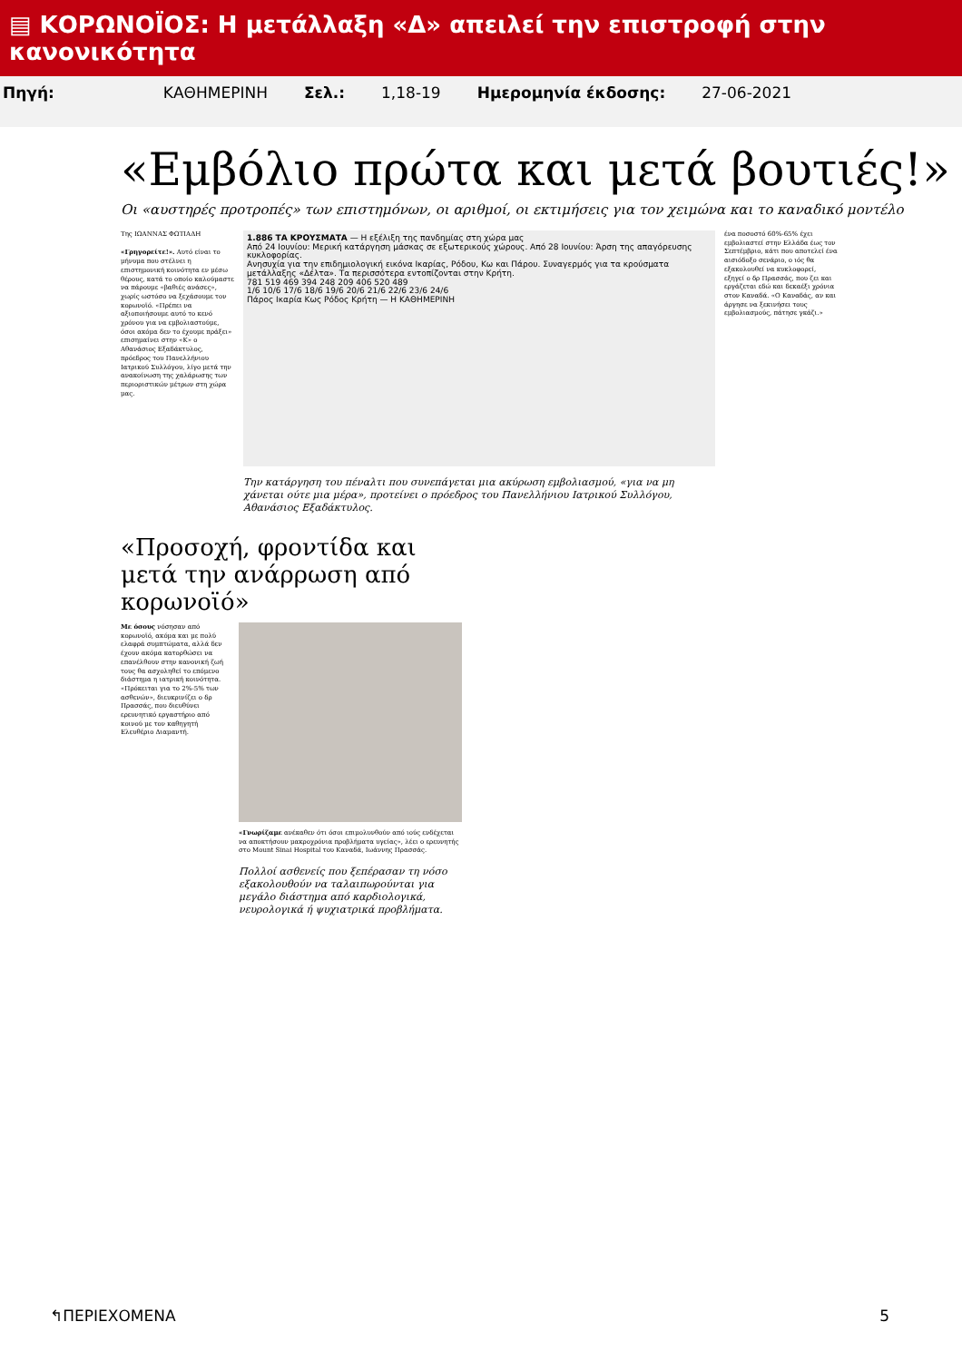▤ ΚΟΡΩΝΟΪΟΣ: Η μετάλλαξη «Δ» απειλεί την επιστροφή στην κανονικότητα
Πηγή: ΚΑΘΗΜΕΡΙΝΗ Σελ.: 1,18-19 Ημερομηνία έκδοσης: 27-06-2021
«Εμβόλιο πρώτα και μετά βουτιές!»
Οι «αυστηρές προτροπές» των επιστημόνων, οι αριθμοί, οι εκτιμήσεις για τον χειμώνα και το καναδικό μοντέλο
Της ΙΩΑΝΝΑΣ ΦΩΤΙΑΔΗ
«Γρηγορείτε!». Αυτό είναι το μήνυμα που στέλνει η επιστημονική κοινότητα εν μέσω θέρους, κατά το οποίο καλούμαστε να πάρουμε «βαθιές ανάσες», χωρίς ωστόσο να ξεχάσουμε τον κορωνοϊό. «Πρέπει να αξιοποιήσουμε αυτό το κενό χρόνου για να εμβολιαστούμε, όσοι ακόμα δεν το έχουμε πράξει» επισημαίνει στην «Κ» ο Αθανάσιος Εξαδάκτυλος, πρόεδρος του Πανελλήνιου Ιατρικού Συλλόγου, λίγο μετά την ανακοίνωση της χαλάρωσης των περιοριστικών μέτρων στη χώρα μας.
1.886 ΤΑ ΚΡΟΥΣΜΑΤΑ — Η εξέλιξη της πανδημίας στη χώρα μας
Από 24 Ιουνίου: Μερική κατάργηση μάσκας σε εξωτερικούς χώρους. Από 28 Ιουνίου: Άρση της απαγόρευσης κυκλοφορίας.
Ανησυχία για την επιδημιολογική εικόνα Ικαρίας, Ρόδου, Κω και Πάρου. Συναγερμός για τα κρούσματα μετάλλαξης «Δέλτα». Τα περισσότερα εντοπίζονται στην Κρήτη.
781 519 469 394 248 209 406 520 489
1/6 10/6 17/6 18/6 19/6 20/6 21/6 22/6 23/6 24/6
Πάρος Ικαρία Κως Ρόδος Κρήτη — Η ΚΑΘΗΜΕΡΙΝΗ
Την κατάργηση του πέναλτι που συνεπάγεται μια ακύρωση εμβολιασμού, «για να μη χάνεται ούτε μια μέρα», προτείνει ο πρόεδρος του Πανελλήνιου Ιατρικού Συλλόγου, Αθανάσιος Εξαδάκτυλος.
ένα ποσοστό 60%-65% έχει εμβολιαστεί στην Ελλάδα έως τον Σεπτέμβριο, κάτι που αποτελεί ένα αισιόδοξο σενάριο, ο ιός θα εξακολουθεί να κυκλοφορεί, εξηγεί ο δρ Πρασσάς, που ζει και εργάζεται εδώ και δεκαέξι χρόνια στον Καναδά. «Ο Καναδάς, αν και άργησε να ξεκινήσει τους εμβολιασμούς, πάτησε γκάζι.»
«Προσοχή, φροντίδα και μετά την ανάρρωση από κορωνοϊό»
Με όσους νόσησαν από κορωνοϊό, ακόμα και με πολύ ελαφρά συμπτώματα, αλλά δεν έχουν ακόμα κατορθώσει να επανέλθουν στην κανονική ζωή τους θα ασχοληθεί το επόμενο διάστημα η ιατρική κοινότητα. «Πρόκειται για το 2%-5% των ασθενών», διευκρινίζει ο δρ Πρασσάς, που διευθύνει ερευνητικό εργαστήριο από κοινού με τον καθηγητή Ελευθέριο Διαμαντή.
«Γνωρίζαμε ανέκαθεν ότι όσοι επιμολυνθούν από ιούς ενδέχεται να αποκτήσουν μακροχρόνια προβλήματα υγείας», λέει ο ερευνητής στο Mount Sinai Hospital του Καναδά, Ιωάννης Πρασσάς.
Πολλοί ασθενείς που ξεπέρασαν τη νόσο εξακολουθούν να ταλαιπωρούνται για μεγάλο διάστημα από καρδιολογικά, νευρολογικά ή ψυχιατρικά προβλήματα.
↰ΠΕΡΙΕΧΟΜΕΝΑ 5